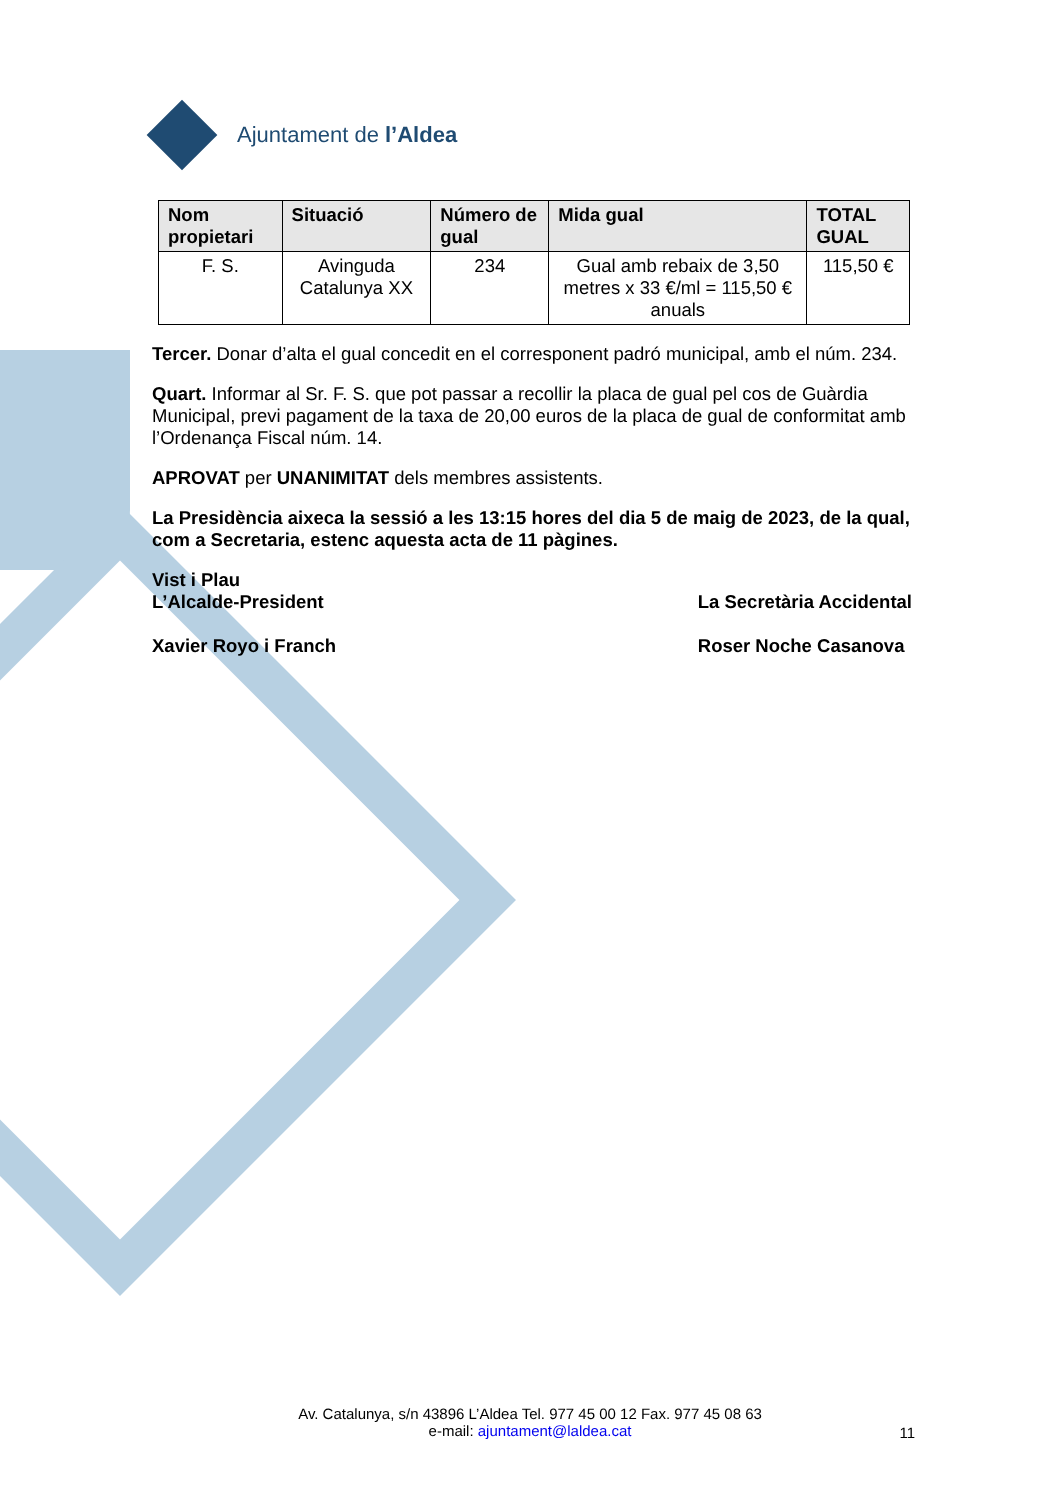Ajuntament de l’Aldea
| Nom propietari | Situació | Número de gual | Mida gual | TOTAL GUAL |
| --- | --- | --- | --- | --- |
| F. S. | Avinguda Catalunya XX | 234 | Gual amb rebaix de 3,50 metres x 33 €/ml = 115,50 € anuals | 115,50 € |
Tercer. Donar d’alta el gual concedit en el corresponent padró municipal, amb el núm. 234.
Quart. Informar al Sr. F. S. que pot passar a recollir la placa de gual pel cos de Guàrdia Municipal, previ pagament de la taxa de 20,00 euros de la placa de gual de conformitat amb l’Ordenança Fiscal núm. 14.
APROVAT per UNANIMITAT dels membres assistents.
La Presidència aixeca la sessió a les 13:15 hores del dia 5 de maig de 2023, de la qual, com a Secretaria, estenc aquesta acta de 11 pàgines.
Vist i Plau
L’Alcalde-President
Xavier Royo i Franch
La Secretària Accidental
Roser Noche Casanova
Av. Catalunya, s/n 43896 L’Aldea Tel. 977 45 00 12 Fax. 977 45 08 63
e-mail: ajuntament@laldea.cat
11